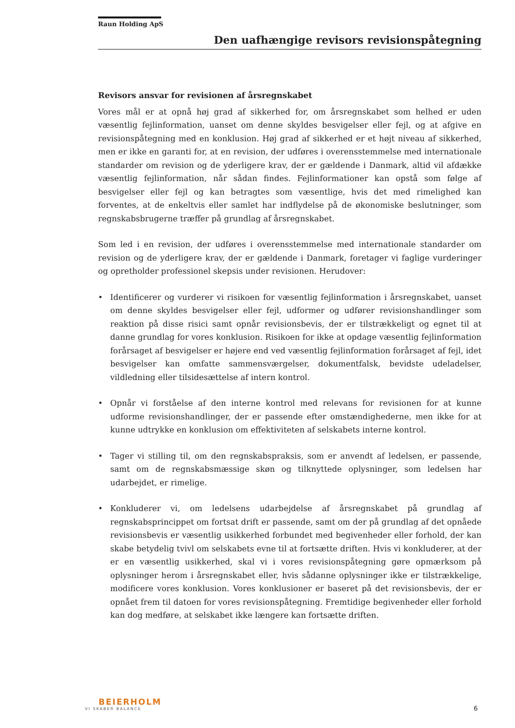Raun Holding ApS
Den uafhængige revisors revisionspåtegning
Revisors ansvar for revisionen af årsregnskabet
Vores mål er at opnå høj grad af sikkerhed for, om årsregnskabet som helhed er uden væsentlig fejlinformation, uanset om denne skyldes besvigelser eller fejl, og at afgive en revisionspåtegning med en konklusion. Høj grad af sikkerhed er et højt niveau af sikkerhed, men er ikke en garanti for, at en revision, der udføres i overensstemmelse med internationale standarder om revision og de yderligere krav, der er gældende i Danmark, altid vil afdække væsentlig fejlinformation, når sådan findes. Fejlinformationer kan opstå som følge af besvigelser eller fejl og kan betragtes som væsentlige, hvis det med rimelighed kan forventes, at de enkeltvis eller samlet har indflydelse på de økonomiske beslutninger, som regnskabsbrugerne træffer på grundlag af årsregnskabet.
Som led i en revision, der udføres i overensstemmelse med internationale standarder om revision og de yderligere krav, der er gældende i Danmark, foretager vi faglige vurderinger og opretholder professionel skepsis under revisionen. Herudover:
• Identificerer og vurderer vi risikoen for væsentlig fejlinformation i årsregnskabet, uanset om denne skyldes besvigelser eller fejl, udformer og udfører revisionshandlinger som reaktion på disse risici samt opnår revisionsbevis, der er tilstrækkeligt og egnet til at danne grundlag for vores konklusion. Risikoen for ikke at opdage væsentlig fejlinformation forårsaget af besvigelser er højere end ved væsentlig fejlinformation forårsaget af fejl, idet besvigelser kan omfatte sammensværgelser, dokumentfalsk, bevidste udeladelser, vildledning eller tilsidesættelse af intern kontrol.
• Opnår vi forståelse af den interne kontrol med relevans for revisionen for at kunne udforme revisionshandlinger, der er passende efter omstændighederne, men ikke for at kunne udtrykke en konklusion om effektiviteten af selskabets interne kontrol.
• Tager vi stilling til, om den regnskabspraksis, som er anvendt af ledelsen, er passende, samt om de regnskabsmæssige skøn og tilknyttede oplysninger, som ledelsen har udarbejdet, er rimelige.
• Konkluderer vi, om ledelsens udarbejdelse af årsregnskabet på grundlag af regnskabsprincippet om fortsat drift er passende, samt om der på grundlag af det opnåede revisionsbevis er væsentlig usikkerhed forbundet med begivenheder eller forhold, der kan skabe betydelig tvivl om selskabets evne til at fortsætte driften. Hvis vi konkluderer, at der er en væsentlig usikkerhed, skal vi i vores revisionspåtegning gøre opmærksom på oplysninger herom i årsregnskabet eller, hvis sådanne oplysninger ikke er tilstrækkelige, modificere vores konklusion. Vores konklusioner er baseret på det revisionsbevis, der er opnået frem til datoen for vores revisionspåtegning. Fremtidige begivenheder eller forhold kan dog medføre, at selskabet ikke længere kan fortsætte driften.
BEIERHOLM
VI SKABER BALANCE
6